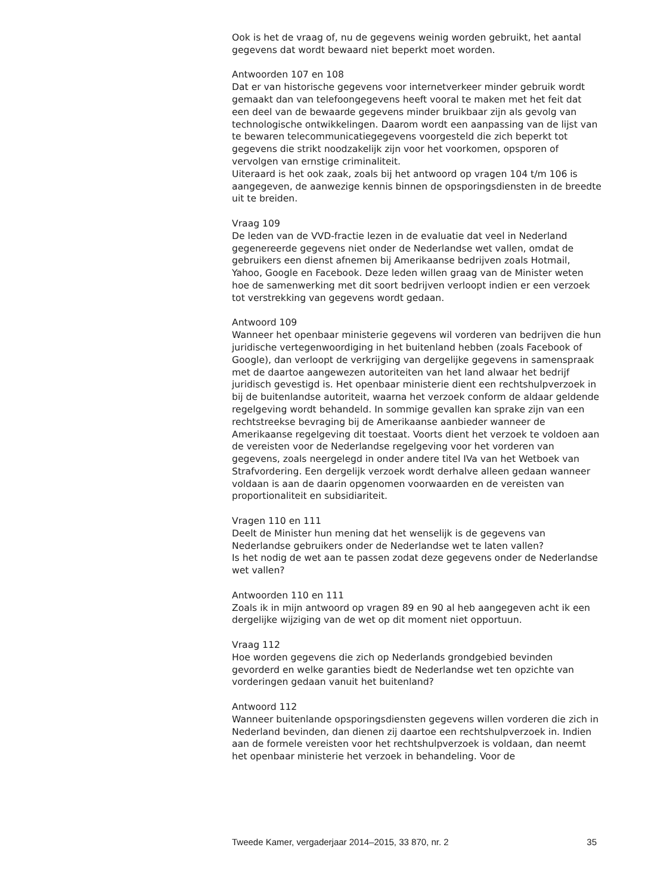Ook is het de vraag of, nu de gegevens weinig worden gebruikt, het aantal gegevens dat wordt bewaard niet beperkt moet worden.
Antwoorden 107 en 108
Dat er van historische gegevens voor internetverkeer minder gebruik wordt gemaakt dan van telefoongegevens heeft vooral te maken met het feit dat een deel van de bewaarde gegevens minder bruikbaar zijn als gevolg van technologische ontwikkelingen. Daarom wordt een aanpassing van de lijst van te bewaren telecommunicatiegegevens voorgesteld die zich beperkt tot gegevens die strikt noodzakelijk zijn voor het voorkomen, opsporen of vervolgen van ernstige criminaliteit.
Uiteraard is het ook zaak, zoals bij het antwoord op vragen 104 t/m 106 is aangegeven, de aanwezige kennis binnen de opsporingsdiensten in de breedte uit te breiden.
Vraag 109
De leden van de VVD-fractie lezen in de evaluatie dat veel in Nederland gegenereerde gegevens niet onder de Nederlandse wet vallen, omdat de gebruikers een dienst afnemen bij Amerikaanse bedrijven zoals Hotmail, Yahoo, Google en Facebook. Deze leden willen graag van de Minister weten hoe de samenwerking met dit soort bedrijven verloopt indien er een verzoek tot verstrekking van gegevens wordt gedaan.
Antwoord 109
Wanneer het openbaar ministerie gegevens wil vorderen van bedrijven die hun juridische vertegenwoordiging in het buitenland hebben (zoals Facebook of Google), dan verloopt de verkrijging van dergelijke gegevens in samenspraak met de daartoe aangewezen autoriteiten van het land alwaar het bedrijf juridisch gevestigd is. Het openbaar ministerie dient een rechtshulpverzoek in bij de buitenlandse autoriteit, waarna het verzoek conform de aldaar geldende regelgeving wordt behandeld. In sommige gevallen kan sprake zijn van een rechtstreekse bevraging bij de Amerikaanse aanbieder wanneer de Amerikaanse regelgeving dit toestaat. Voorts dient het verzoek te voldoen aan de vereisten voor de Nederlandse regelgeving voor het vorderen van gegevens, zoals neergelegd in onder andere titel IVa van het Wetboek van Strafvordering. Een dergelijk verzoek wordt derhalve alleen gedaan wanneer voldaan is aan de daarin opgenomen voorwaarden en de vereisten van proportionaliteit en subsidiariteit.
Vragen 110 en 111
Deelt de Minister hun mening dat het wenselijk is de gegevens van Nederlandse gebruikers onder de Nederlandse wet te laten vallen?
Is het nodig de wet aan te passen zodat deze gegevens onder de Nederlandse wet vallen?
Antwoorden 110 en 111
Zoals ik in mijn antwoord op vragen 89 en 90 al heb aangegeven acht ik een dergelijke wijziging van de wet op dit moment niet opportuun.
Vraag 112
Hoe worden gegevens die zich op Nederlands grondgebied bevinden gevorderd en welke garanties biedt de Nederlandse wet ten opzichte van vorderingen gedaan vanuit het buitenland?
Antwoord 112
Wanneer buitenlande opsporingsdiensten gegevens willen vorderen die zich in Nederland bevinden, dan dienen zij daartoe een rechtshulpverzoek in. Indien aan de formele vereisten voor het rechtshulpverzoek is voldaan, dan neemt het openbaar ministerie het verzoek in behandeling. Voor de
Tweede Kamer, vergaderjaar 2014–2015, 33 870, nr. 2 35